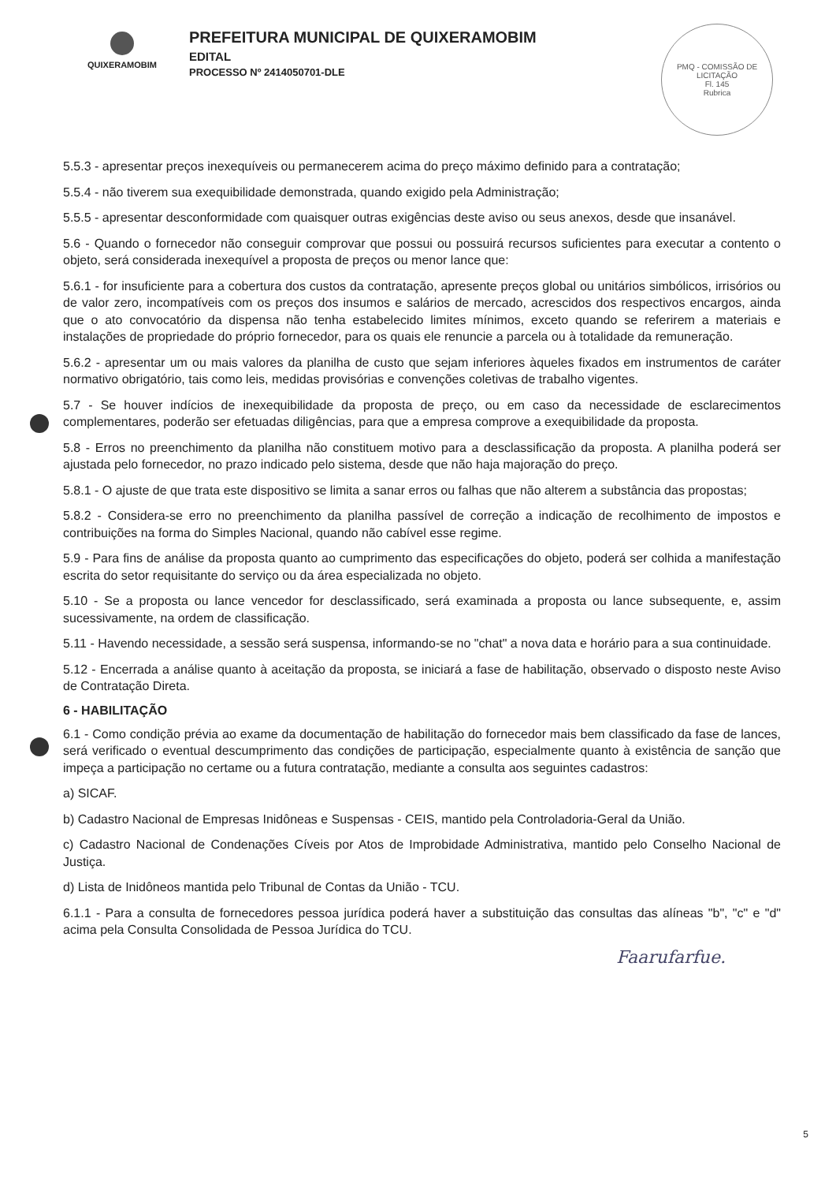QUIXERAMOBIM
PREFEITURA MUNICIPAL DE QUIXERAMOBIM
EDITAL
PROCESSO Nº 2414050701-DLE
PMQ - COMISSÃO DE LICITAÇÃO
Fl. 145
Rubrica
5.5.3 - apresentar preços inexequíveis ou permanecerem acima do preço máximo definido para a contratação;
5.5.4 - não tiverem sua exequibilidade demonstrada, quando exigido pela Administração;
5.5.5 - apresentar desconformidade com quaisquer outras exigências deste aviso ou seus anexos, desde que insanável.
5.6 - Quando o fornecedor não conseguir comprovar que possui ou possuirá recursos suficientes para executar a contento o objeto, será considerada inexequível a proposta de preços ou menor lance que:
5.6.1 - for insuficiente para a cobertura dos custos da contratação, apresente preços global ou unitários simbólicos, irrisórios ou de valor zero, incompatíveis com os preços dos insumos e salários de mercado, acrescidos dos respectivos encargos, ainda que o ato convocatório da dispensa não tenha estabelecido limites mínimos, exceto quando se referirem a materiais e instalações de propriedade do próprio fornecedor, para os quais ele renuncie a parcela ou à totalidade da remuneração.
5.6.2 - apresentar um ou mais valores da planilha de custo que sejam inferiores àqueles fixados em instrumentos de caráter normativo obrigatório, tais como leis, medidas provisórias e convenções coletivas de trabalho vigentes.
5.7 - Se houver indícios de inexequibilidade da proposta de preço, ou em caso da necessidade de esclarecimentos complementares, poderão ser efetuadas diligências, para que a empresa comprove a exequibilidade da proposta.
5.8 - Erros no preenchimento da planilha não constituem motivo para a desclassificação da proposta. A planilha poderá ser ajustada pelo fornecedor, no prazo indicado pelo sistema, desde que não haja majoração do preço.
5.8.1 - O ajuste de que trata este dispositivo se limita a sanar erros ou falhas que não alterem a substância das propostas;
5.8.2 - Considera-se erro no preenchimento da planilha passível de correção a indicação de recolhimento de impostos e contribuições na forma do Simples Nacional, quando não cabível esse regime.
5.9 - Para fins de análise da proposta quanto ao cumprimento das especificações do objeto, poderá ser colhida a manifestação escrita do setor requisitante do serviço ou da área especializada no objeto.
5.10 - Se a proposta ou lance vencedor for desclassificado, será examinada a proposta ou lance subsequente, e, assim sucessivamente, na ordem de classificação.
5.11 - Havendo necessidade, a sessão será suspensa, informando-se no "chat" a nova data e horário para a sua continuidade.
5.12 - Encerrada a análise quanto à aceitação da proposta, se iniciará a fase de habilitação, observado o disposto neste Aviso de Contratação Direta.
6 - HABILITAÇÃO
6.1 - Como condição prévia ao exame da documentação de habilitação do fornecedor mais bem classificado da fase de lances, será verificado o eventual descumprimento das condições de participação, especialmente quanto à existência de sanção que impeça a participação no certame ou a futura contratação, mediante a consulta aos seguintes cadastros:
a) SICAF.
b) Cadastro Nacional de Empresas Inidôneas e Suspensas - CEIS, mantido pela Controladoria-Geral da União.
c) Cadastro Nacional de Condenações Cíveis por Atos de Improbidade Administrativa, mantido pelo Conselho Nacional de Justiça.
d) Lista de Inidôneos mantida pelo Tribunal de Contas da União - TCU.
6.1.1 - Para a consulta de fornecedores pessoa jurídica poderá haver a substituição das consultas das alíneas "b", "c" e "d" acima pela Consulta Consolidada de Pessoa Jurídica do TCU.
Faarufarfue.
5